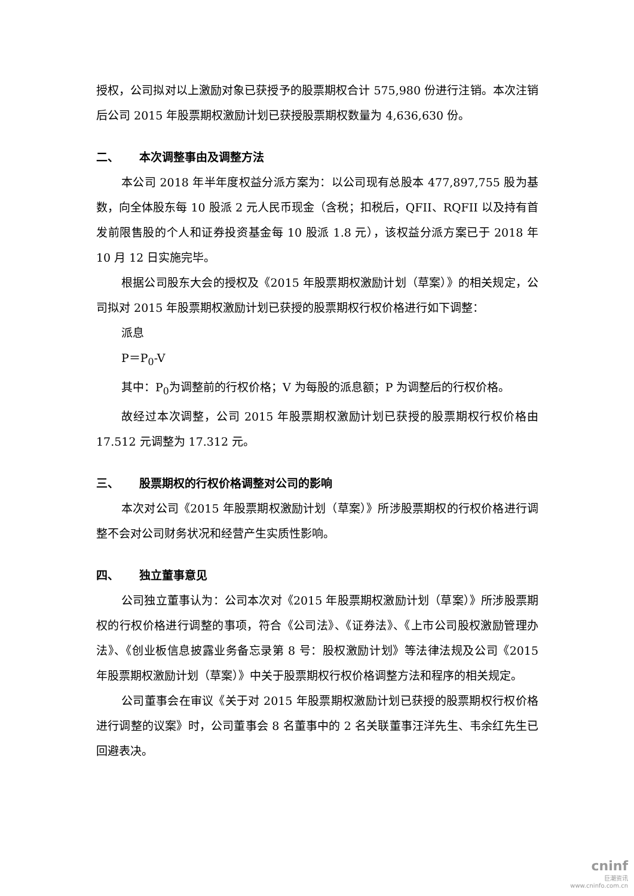授权，公司拟对以上激励对象已获授予的股票期权合计 575,980 份进行注销。本次注销后公司 2015 年股票期权激励计划已获授股票期权数量为 4,636,630 份。
二、 本次调整事由及调整方法
本公司 2018 年半年度权益分派方案为：以公司现有总股本 477,897,755 股为基数，向全体股东每 10 股派 2 元人民币现金（含税；扣税后，QFII、RQFII 以及持有首发前限售股的个人和证券投资基金每 10 股派 1.8 元），该权益分派方案已于 2018 年 10 月 12 日实施完毕。
根据公司股东大会的授权及《2015 年股票期权激励计划（草案）》的相关规定，公司拟对 2015 年股票期权激励计划已获授的股票期权行权价格进行如下调整：
派息
P＝P<sub>0</sub>-V
其中：P<sub>0</sub>为调整前的行权价格；V 为每股的派息额；P 为调整后的行权价格。
故经过本次调整，公司 2015 年股票期权激励计划已获授的股票期权行权价格由 17.512 元调整为 17.312 元。
三、 股票期权的行权价格调整对公司的影响
本次对公司《2015 年股票期权激励计划（草案）》所涉股票期权的行权价格进行调整不会对公司财务状况和经营产生实质性影响。
四、 独立董事意见
公司独立董事认为：公司本次对《2015 年股票期权激励计划（草案）》所涉股票期权的行权价格进行调整的事项，符合《公司法》、《证券法》、《上市公司股权激励管理办法》、《创业板信息披露业务备忘录第 8 号：股权激励计划》等法律法规及公司《2015 年股票期权激励计划（草案）》中关于股票期权行权价格调整方法和程序的相关规定。
公司董事会在审议《关于对 2015 年股票期权激励计划已获授的股票期权行权价格进行调整的议案》时，公司董事会 8 名董事中的 2 名关联董事汪洋先生、韦余红先生已回避表决。
cninf
巨潮资讯
www.cninfo.com.cn